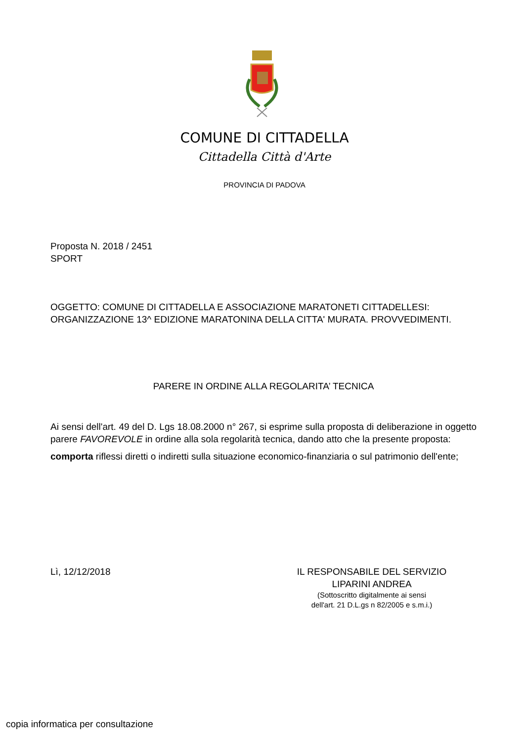COMUNE DI CITTADELLA
Cittadella Città d'Arte
PROVINCIA DI PADOVA
Proposta N. 2018 / 2451
SPORT
OGGETTO: COMUNE DI CITTADELLA E ASSOCIAZIONE MARATONETI CITTADELLESI: ORGANIZZAZIONE 13^ EDIZIONE MARATONINA DELLA CITTA' MURATA. PROVVEDIMENTI.
PARERE IN ORDINE ALLA REGOLARITA’ TECNICA
Ai sensi dell'art. 49 del D. Lgs 18.08.2000 n° 267, si esprime sulla proposta di deliberazione in oggetto parere FAVOREVOLE in ordine alla sola regolarità tecnica, dando atto che la presente proposta:
comporta riflessi diretti o indiretti sulla situazione economico-finanziaria o sul patrimonio dell'ente;
Lì, 12/12/2018 IL RESPONSABILE DEL SERVIZIO
LIPARINI ANDREA
(Sottoscritto digitalmente ai sensi
dell'art. 21 D.L.gs n 82/2005 e s.m.i.)
copia informatica per consultazione